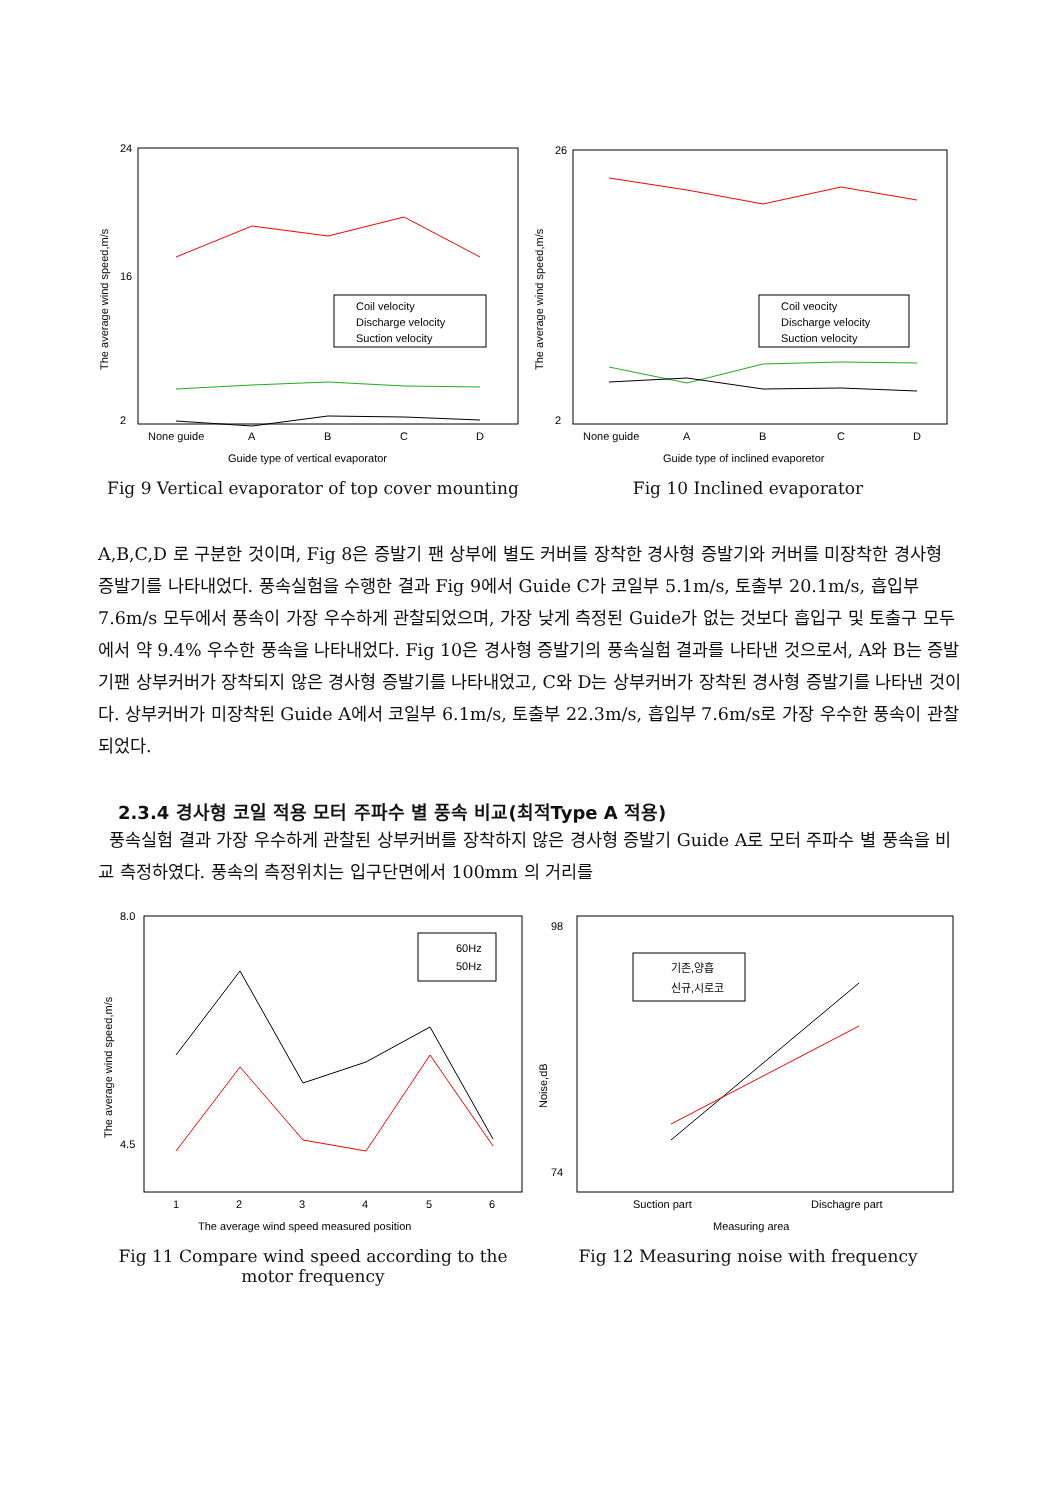The average wind speed,m/s
24
16
2
Coil velocity
Discharge velocity
Suction velocity
None guide
A
B
C
D
Guide type of vertical evaporator
Fig 9 Vertical evaporator of top cover mounting
The average wind speed,m/s
26
2
Coil veocity
Discharge velocity
Suction velocity
None guide
A
B
C
D
Guide type of inclined evaporetor
Fig 10 Inclined evaporator
A,B,C,D 로 구분한 것이며, Fig 8은 증발기 팬 상부에 별도 커버를 장착한 경사형 증발기와 커버를 미장착한 경사형 증발기를 나타내었다. 풍속실험을 수행한 결과 Fig 9에서 Guide C가 코일부 5.1m/s, 토출부 20.1m/s, 흡입부 7.6m/s 모두에서 풍속이 가장 우수하게 관찰되었으며, 가장 낮게 측정된 Guide가 없는 것보다 흡입구 및 토출구 모두에서 약 9.4% 우수한 풍속을 나타내었다. Fig 10은 경사형 증발기의 풍속실험 결과를 나타낸 것으로서, A와 B는 증발기팬 상부커버가 장착되지 않은 경사형 증발기를 나타내었고, C와 D는 상부커버가 장착된 경사형 증발기를 나타낸 것이다. 상부커버가 미장착된 Guide A에서 코일부 6.1m/s, 토출부 22.3m/s, 흡입부 7.6m/s로 가장 우수한 풍속이 관찰되었다.
2.3.4 경사형 코일 적용 모터 주파수 별 풍속 비교(최적Type A 적용)
풍속실험 결과 가장 우수하게 관찰된 상부커버를 장착하지 않은 경사형 증발기 Guide A로 모터 주파수 별 풍속을 비교 측정하였다. 풍속의 측정위치는 입구단면에서 100mm 의 거리를
The average wind speed,m/s
8.0
4.5
60Hz
50Hz
1
2
3
4
5
6
The average wind speed measured position
Fig 11 Compare wind speed according to the motor frequency
Noise,dB
98
74
기존,양흡
신규,시로코
Suction part
Dischagre part
Measuring area
Fig 12 Measuring noise with frequency